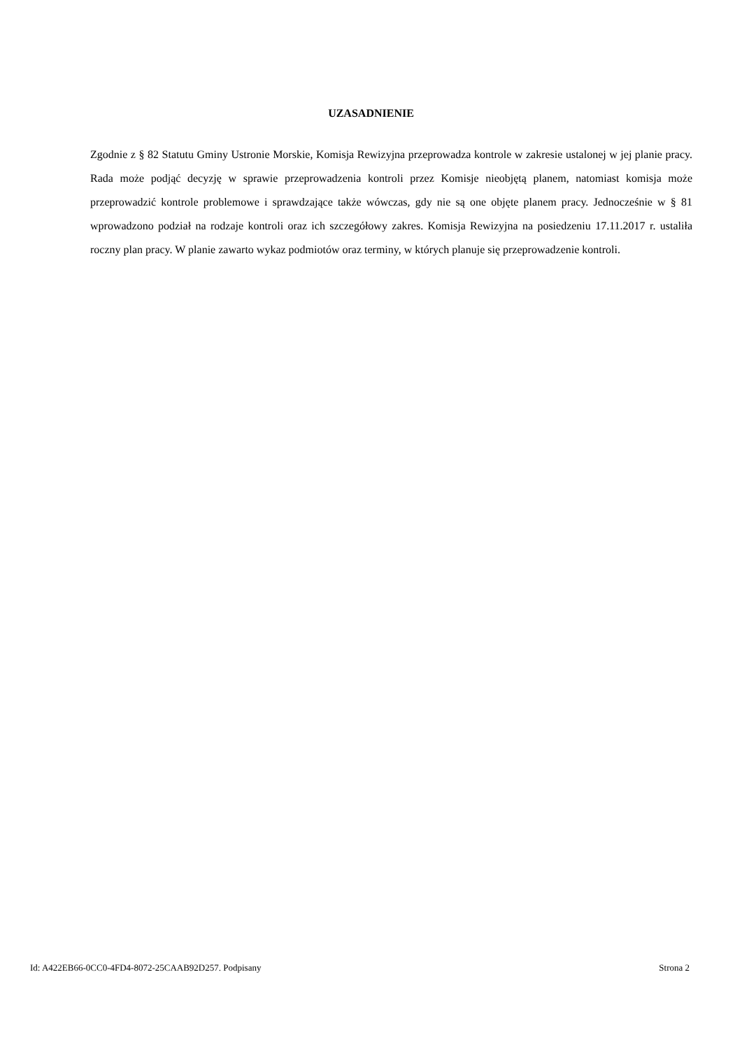UZASADNIENIE
Zgodnie z § 82 Statutu Gminy Ustronie Morskie, Komisja Rewizyjna przeprowadza kontrole w zakresie ustalonej w jej planie pracy. Rada może podjąć decyzję w sprawie przeprowadzenia kontroli przez Komisje nieobjętą planem, natomiast komisja może przeprowadzić kontrole problemowe i sprawdzające także wówczas, gdy nie są one objęte planem pracy. Jednocześnie w § 81 wprowadzono podział na rodzaje kontroli oraz ich szczegółowy zakres. Komisja Rewizyjna na posiedzeniu 17.11.2017 r. ustaliła roczny plan pracy. W planie zawarto wykaz podmiotów oraz terminy, w których planuje się przeprowadzenie kontroli.
Id: A422EB66-0CC0-4FD4-8072-25CAAB92D257. Podpisany Strona 2